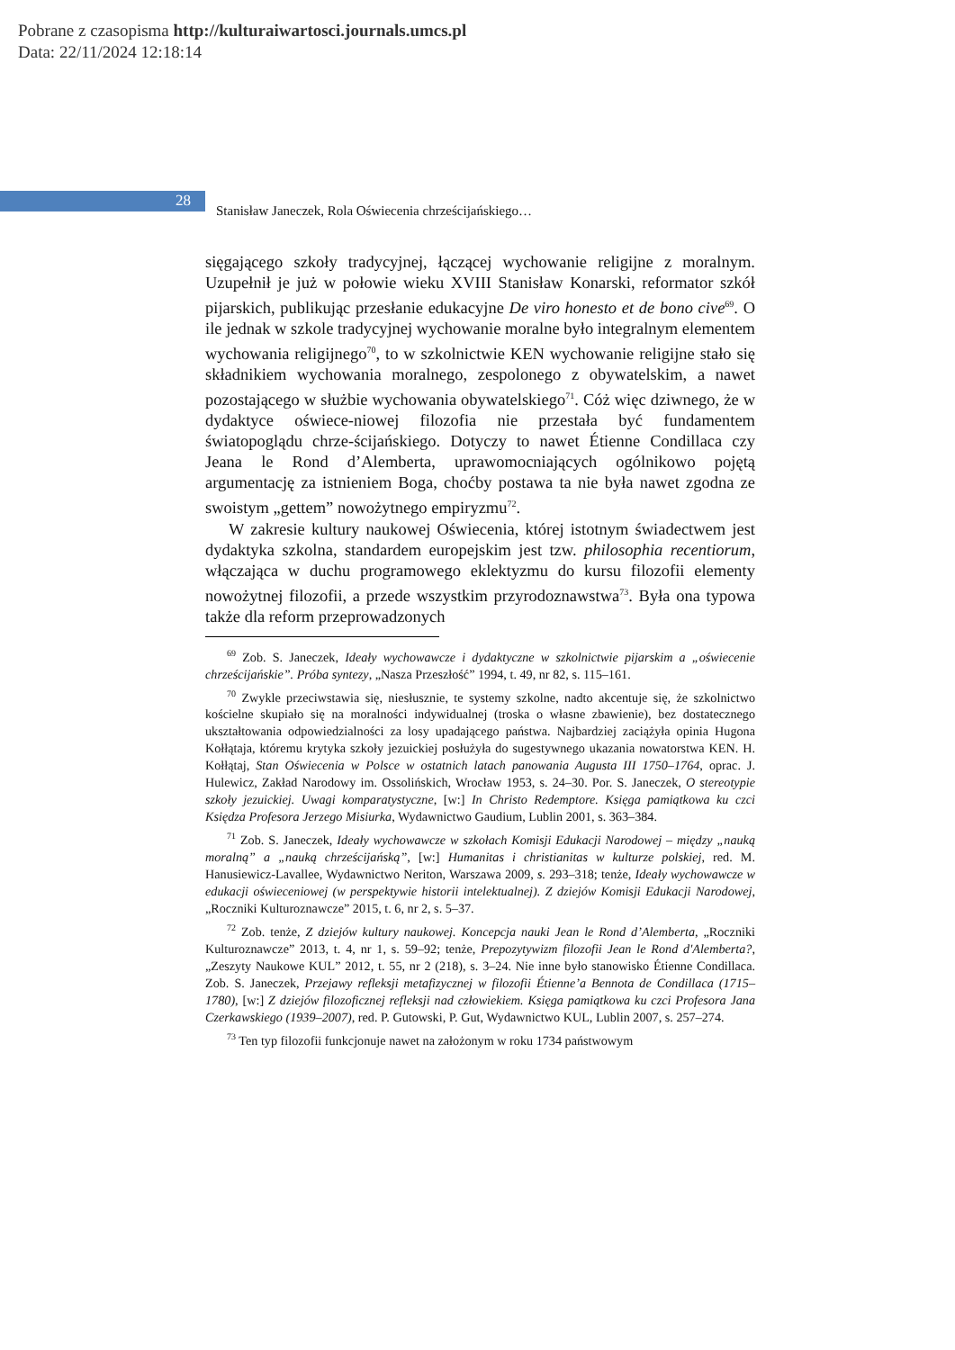Pobrane z czasopisma http://kulturaiwartosci.journals.umcs.pl
Data: 22/11/2024 12:18:14
28
Stanisław Janeczek, Rola Oświecenia chrześcijańskiego…
sięgającego szkoły tradycyjnej, łączącej wychowanie religijne z moralnym. Uzupełnił je już w połowie wieku XVIII Stanisław Konarski, reformator szkół pijarskich, publikując przesłanie edukacyjne De viro honesto et de bono cive<sup>69</sup>. O ile jednak w szkole tradycyjnej wychowanie moralne było integralnym elementem wychowania religijnego<sup>70</sup>, to w szkolnictwie KEN wychowanie religijne stało się składnikiem wychowania moralnego, zespolonego z obywatelskim, a nawet pozostającego w służbie wychowania obywatelskiego<sup>71</sup>. Cóż więc dziwnego, że w dydaktyce oświece-niowej filozofia nie przestała być fundamentem światopoglądu chrze-ścijańskiego. Dotyczy to nawet Étienne Condillaca czy Jeana le Rond d’Alemberta, uprawomocniających ogólnikowo pojętą argumentację za istnieniem Boga, choćby postawa ta nie była nawet zgodna ze swoistym „gettem” nowożytnego empiryzmu<sup>72</sup>.
W zakresie kultury naukowej Oświecenia, której istotnym świadectwem jest dydaktyka szkolna, standardem europejskim jest tzw. philosophia recentiorum, włączająca w duchu programowego eklektyzmu do kursu filozofii elementy nowożytnej filozofii, a przede wszystkim przyrodoznawstwa<sup>73</sup>. Była ona typowa także dla reform przeprowadzonych
<sup>69</sup> Zob. S. Janeczek, Ideały wychowawcze i dydaktyczne w szkolnictwie pijarskim a „oświecenie chrześcijańskie”. Próba syntezy, „Nasza Przeszłość” 1994, t. 49, nr 82, s. 115–161.
<sup>70</sup> Zwykle przeciwstawia się, niesłusznie, te systemy szkolne, nadto akcentuje się, że szkolnictwo kościelne skupiało się na moralności indywidualnej (troska o własne zbawienie), bez dostatecznego ukształtowania odpowiedzialności za losy upadającego państwa. Najbardziej zaciążyła opinia Hugona Kołłątaja, któremu krytyka szkoły jezuickiej posłużyła do sugestywnego ukazania nowatorstwa KEN. H. Kołłątaj, Stan Oświecenia w Polsce w ostatnich latach panowania Augusta III 1750–1764, oprac. J. Hulewicz, Zakład Narodowy im. Ossolińskich, Wrocław 1953, s. 24–30. Por. S. Janeczek, O stereotypie szkoły jezuickiej. Uwagi komparatystyczne, [w:] In Christo Redemptore. Księga pamiątkowa ku czci Księdza Profesora Jerzego Misiurka, Wydawnictwo Gaudium, Lublin 2001, s. 363–384.
<sup>71</sup> Zob. S. Janeczek, Ideały wychowawcze w szkołach Komisji Edukacji Narodowej – między „nauką moralną” a „nauką chrześcijańską”, [w:] Humanitas i christianitas w kulturze polskiej, red. M. Hanusiewicz-Lavallee, Wydawnictwo Neriton, Warszawa 2009, s. 293–318; tenże, Ideały wychowawcze w edukacji oświeceniowej (w perspektywie historii intelektualnej). Z dziejów Komisji Edukacji Narodowej, „Roczniki Kulturoznawcze” 2015, t. 6, nr 2, s. 5–37.
<sup>72</sup> Zob. tenże, Z dziejów kultury naukowej. Koncepcja nauki Jean le Rond d’Alemberta, „Roczniki Kulturoznawcze” 2013, t. 4, nr 1, s. 59–92; tenże, Prepozytywizm filozofii Jean le Rond d'Alemberta?, „Zeszyty Naukowe KUL” 2012, t. 55, nr 2 (218), s. 3–24. Nie inne było stanowisko Étienne Condillaca. Zob. S. Janeczek, Przejawy refleksji metafizycznej w filozofii Étienne’a Bennota de Condillaca (1715–1780), [w:] Z dziejów filozoficznej refleksji nad człowiekiem. Księga pamiątkowa ku czci Profesora Jana Czerkawskiego (1939–2007), red. P. Gutowski, P. Gut, Wydawnictwo KUL, Lublin 2007, s. 257–274.
<sup>73</sup> Ten typ filozofii funkcjonuje nawet na założonym w roku 1734 państwowym